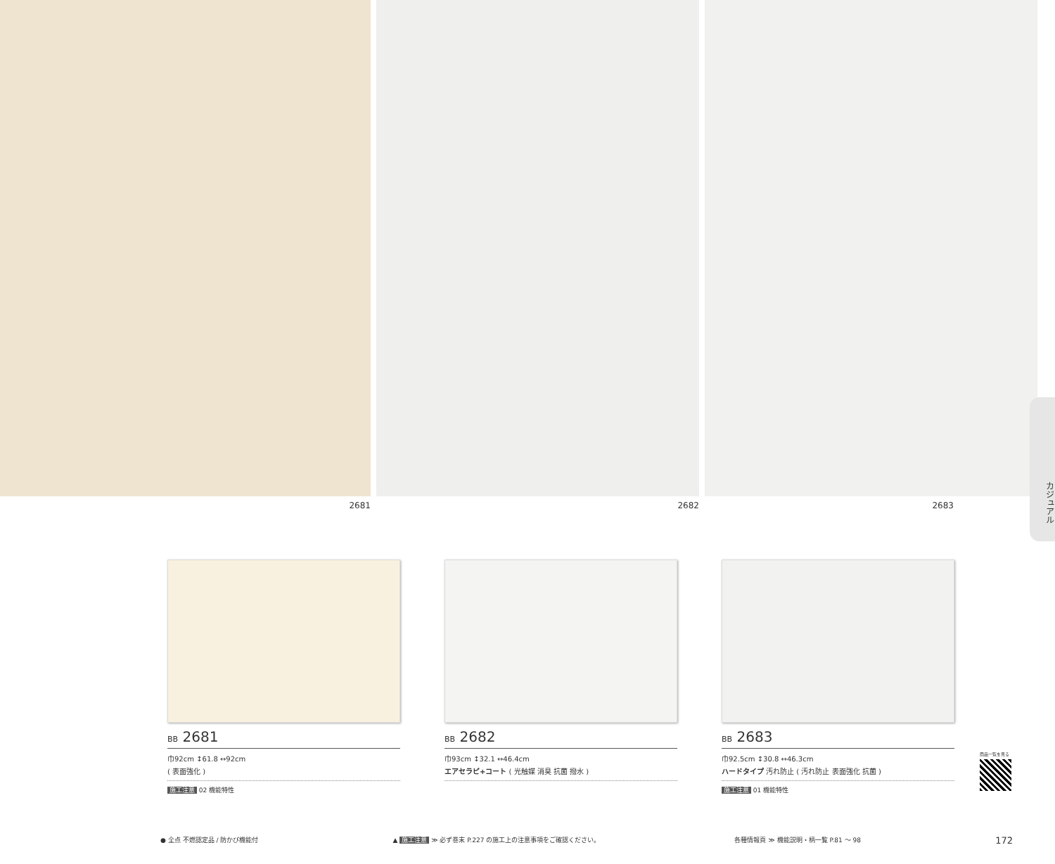2681 2682 2683
カジュアル
BB 2681
巾92cm ↕61.8 ↔92cm
( 表面強化 )
施工注意 02 機能特性
BB 2682
巾93cm ↕32.1 ↔46.4cm
エアセラピ+コート ( 光触媒 消臭 抗菌 撥水 )
BB 2683
巾92.5cm ↕30.8 ↔46.3cm
ハードタイプ 汚れ防止 ( 汚れ防止 表面強化 抗菌 )
施工注意 01 機能特性
商品一覧を見る
● 全点 不燃認定品 / 防かび機能付 ▲ 施工注意 ≫ 必ず巻末 P.227 の施工上の注意事項をご確認ください。 各種情報頁 ≫ 機能説明・柄一覧 P.81 ～ 98 172